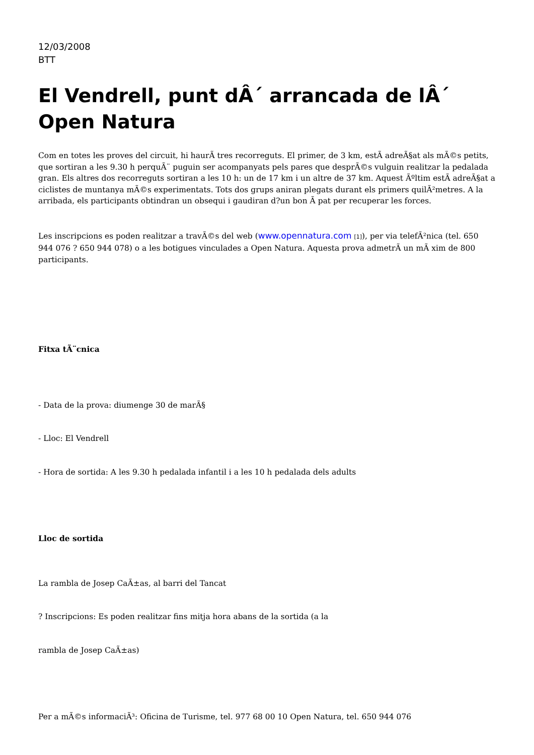12/03/2008
BTT
El Vendrell, punt dÂ´ arrancada de lÂ´ Open Natura
Com en totes les proves del circuit, hi haurÃ tres recorreguts. El primer, de 3 km, estÃ adreÃ§at als mÃ©s petits, que sortiran a les 9.30 h perquÃ¨ puguin ser acompanyats pels pares que desprÃ©s vulguin realitzar la pedalada gran. Els altres dos recorreguts sortiran a les 10 h: un de 17 km i un altre de 37 km. Aquest Ãºltim estÃ adreÃ§at a ciclistes de muntanya mÃ©s experimentats. Tots dos grups aniran plegats durant els primers quilÃ²metres. A la arribada, els participants obtindran un obsequi i gaudiran d?un bon Ã pat per recuperar les forces.
Les inscripcions es poden realitzar a travÃ©s del web (www.opennatura.com [1]), per via telefÃ²nica (tel. 650 944 076 ? 650 944 078) o a les botigues vinculades a Open Natura. Aquesta prova admetrÃ un mÃ xim de 800 participants.
Fitxa tÃ¨cnica
- Data de la prova: diumenge 30 de marÃ§
- Lloc: El Vendrell
- Hora de sortida: A les 9.30 h pedalada infantil i a les 10 h pedalada dels adults
Lloc de sortida
La rambla de Josep CaÃ±as, al barri del Tancat
? Inscripcions: Es poden realitzar fins mitja hora abans de la sortida (a la
rambla de Josep CaÃ±as)
Per a mÃ©s informaciÃ³: Oficina de Turisme, tel. 977 68 00 10 Open Natura, tel. 650 944 076